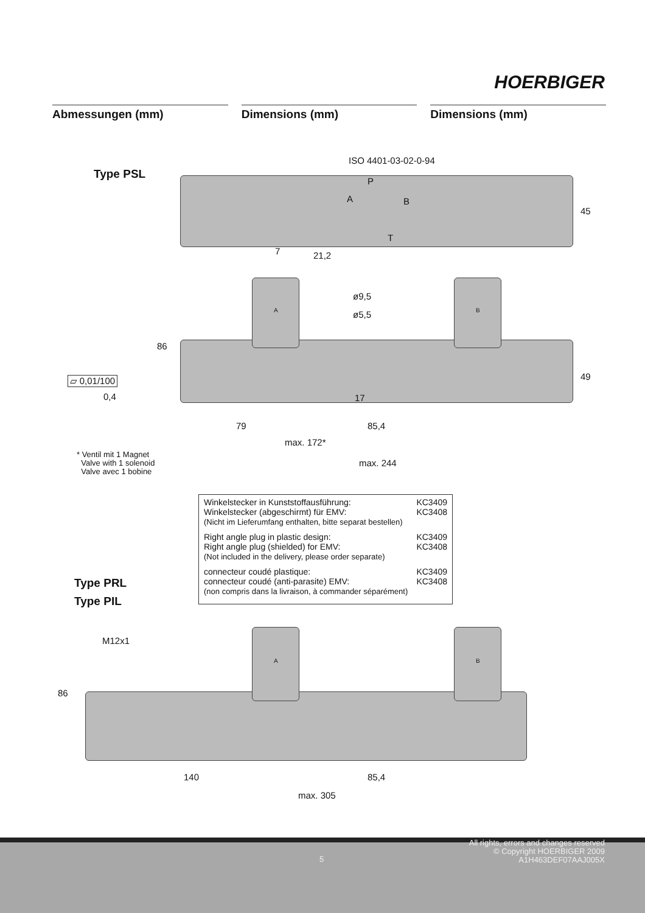HOERBIGER
Abmessungen (mm) Dimensions (mm) Dimensions (mm)
Type PSL
ISO 4401-03-02-0-94
P
A B
T
45
7 21,2
A B
ø9,5
ø5,5
86
49
▱ 0,01/100
0,4 17
79 85,4
max. 172*
max. 244
* Ventil mit 1 Magnet
Valve with 1 solenoid
Valve avec 1 bobine
Winkelstecker in Kunststoffausführung: KC3409
Winkelstecker (abgeschirmt) für EMV: KC3408
(Nicht im Lieferumfang enthalten, bitte separat bestellen)
Right angle plug in plastic design: KC3409
Right angle plug (shielded) for EMV: KC3408
(Not included in the delivery, please order separate)
connecteur coudé plastique: KC3409
connecteur coudé (anti-parasite) EMV: KC3408
(non compris dans la livraison, à commander séparément)
Type PRL
Type PIL
M12x1
A B
86
140 85,4
max. 305
5
All rights, errors and changes reserved
© Copyright HOERBIGER 2009
A1H463DEF07AAJ005X